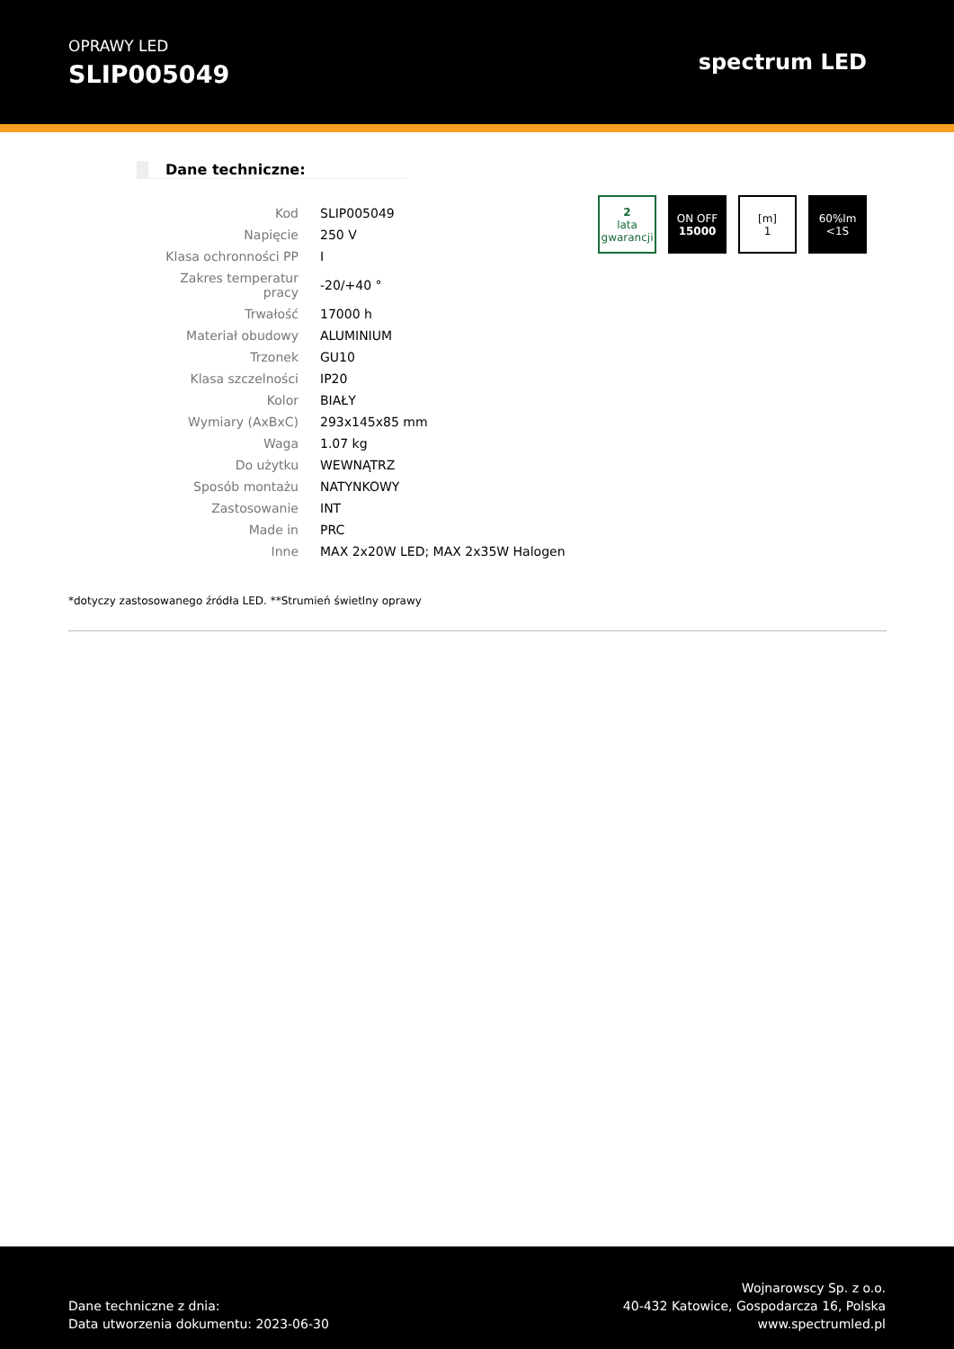OPRAWY LED
SLIP005049
spectrum LED
Dane techniczne:
| Kod | SLIP005049 |
| Napięcie | 250 V |
| Klasa ochronności PP | I |
| Zakres temperatur pracy | -20/+40 ° |
| Trwałość | 17000 h |
| Materiał obudowy | ALUMINIUM |
| Trzonek | GU10 |
| Klasa szczelności | IP20 |
| Kolor | BIAŁY |
| Wymiary (AxBxC) | 293x145x85 mm |
| Waga | 1.07 kg |
| Do użytku | WEWNĄTRZ |
| Sposób montażu | NATYNKOWY |
| Zastosowanie | INT |
| Made in | PRC |
| Inne | MAX 2x20W LED; MAX 2x35W Halogen |
2
lata gwarancji
ON OFF
15000
[m]
1
60%lm
<1S
*dotyczy zastosowanego źródła LED. **Strumień świetlny oprawy
Dane techniczne z dnia:
Data utworzenia dokumentu: 2023-06-30
Wojnarowscy Sp. z o.o.
40-432 Katowice, Gospodarcza 16, Polska
www.spectrumled.pl